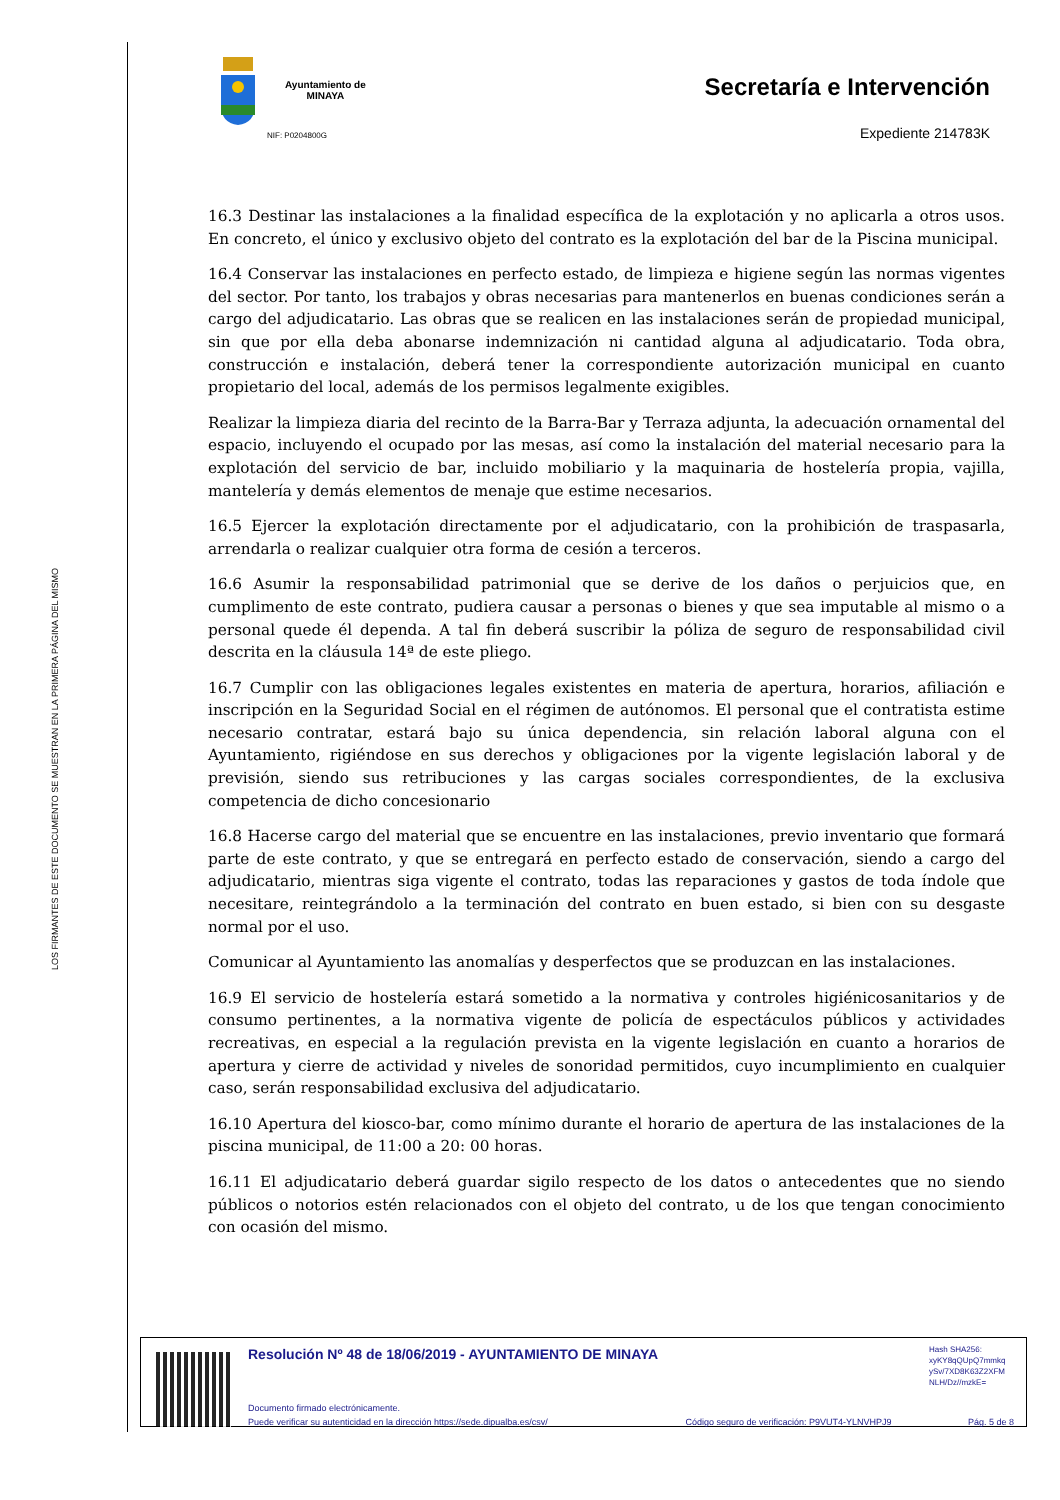LOS FIRMANTES DE ESTE DOCUMENTO SE MUESTRAN EN LA PRIMERA PÁGINA DEL MISMO
Ayuntamiento de
MINAYA
NIF: P0204800G
Secretaría e Intervención
Expediente 214783K
16.3 Destinar las instalaciones a la finalidad específica de la explotación y no aplicarla a otros usos. En concreto, el único y exclusivo objeto del contrato es la explotación del bar de la Piscina municipal.
16.4 Conservar las instalaciones en perfecto estado, de limpieza e higiene según las normas vigentes del sector. Por tanto, los trabajos y obras necesarias para mantenerlos en buenas condiciones serán a cargo del adjudicatario. Las obras que se realicen en las instalaciones serán de propiedad municipal, sin que por ella deba abonarse indemnización ni cantidad alguna al adjudicatario. Toda obra, construcción e instalación, deberá tener la correspondiente autorización municipal en cuanto propietario del local, además de los permisos legalmente exigibles.
Realizar la limpieza diaria del recinto de la Barra-Bar y Terraza adjunta, la adecuación ornamental del espacio, incluyendo el ocupado por las mesas, así como la instalación del material necesario para la explotación del servicio de bar, incluido mobiliario y la maquinaria de hostelería propia, vajilla, mantelería y demás elementos de menaje que estime necesarios.
16.5 Ejercer la explotación directamente por el adjudicatario, con la prohibición de traspasarla, arrendarla o realizar cualquier otra forma de cesión a terceros.
16.6 Asumir la responsabilidad patrimonial que se derive de los daños o perjuicios que, en cumplimento de este contrato, pudiera causar a personas o bienes y que sea imputable al mismo o a personal quede él dependa. A tal fin deberá suscribir la póliza de seguro de responsabilidad civil descrita en la cláusula 14ª de este pliego.
16.7 Cumplir con las obligaciones legales existentes en materia de apertura, horarios, afiliación e inscripción en la Seguridad Social en el régimen de autónomos. El personal que el contratista estime necesario contratar, estará bajo su única dependencia, sin relación laboral alguna con el Ayuntamiento, rigiéndose en sus derechos y obligaciones por la vigente legislación laboral y de previsión, siendo sus retribuciones y las cargas sociales correspondientes, de la exclusiva competencia de dicho concesionario
16.8 Hacerse cargo del material que se encuentre en las instalaciones, previo inventario que formará parte de este contrato, y que se entregará en perfecto estado de conservación, siendo a cargo del adjudicatario, mientras siga vigente el contrato, todas las reparaciones y gastos de toda índole que necesitare, reintegrándolo a la terminación del contrato en buen estado, si bien con su desgaste normal por el uso.
Comunicar al Ayuntamiento las anomalías y desperfectos que se produzcan en las instalaciones.
16.9 El servicio de hostelería estará sometido a la normativa y controles higiénicosanitarios y de consumo pertinentes, a la normativa vigente de policía de espectáculos públicos y actividades recreativas, en especial a la regulación prevista en la vigente legislación en cuanto a horarios de apertura y cierre de actividad y niveles de sonoridad permitidos, cuyo incumplimiento en cualquier caso, serán responsabilidad exclusiva del adjudicatario.
16.10 Apertura del kiosco-bar, como mínimo durante el horario de apertura de las instalaciones de la piscina municipal, de 11:00 a 20: 00 horas.
16.11 El adjudicatario deberá guardar sigilo respecto de los datos o antecedentes que no siendo públicos o notorios estén relacionados con el objeto del contrato, u de los que tengan conocimiento con ocasión del mismo.
Resolución Nº 48 de 18/06/2019 - AYUNTAMIENTO DE MINAYA
Hash SHA256:
xyKY8qQUpQ7mmkq
ySv/7XD8K63Z2XFM
NLH/Dz//mzkE=
Documento firmado electrónicamente.
Puede verificar su autenticidad en la dirección https://sede.dipualba.es/csv/ Código seguro de verificación: P9VUT4-YLNVHPJ9 Pág. 5 de 8